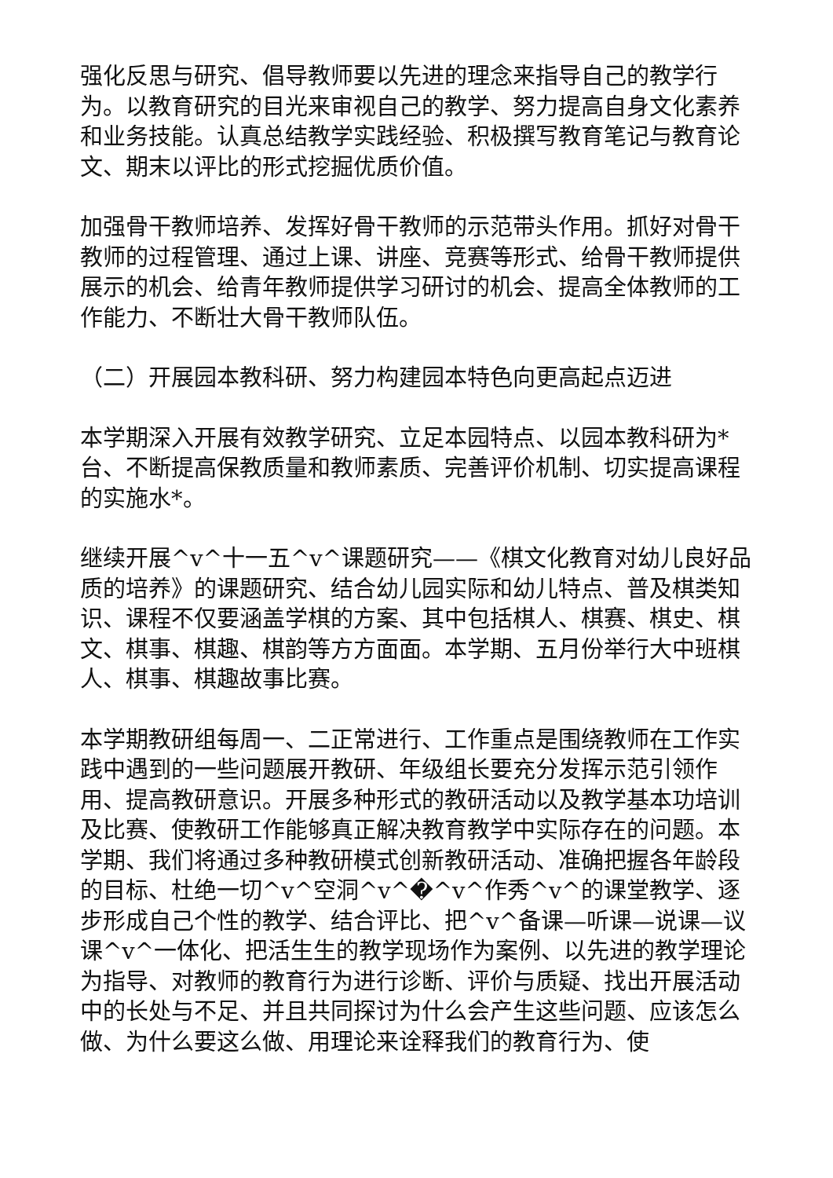强化反思与研究、倡导教师要以先进的理念来指导自己的教学行为。以教育研究的目光来审视自己的教学、努力提高自身文化素养和业务技能。认真总结教学实践经验、积极撰写教育笔记与教育论文、期末以评比的形式挖掘优质价值。
加强骨干教师培养、发挥好骨干教师的示范带头作用。抓好对骨干教师的过程管理、通过上课、讲座、竞赛等形式、给骨干教师提供展示的机会、给青年教师提供学习研讨的机会、提高全体教师的工作能力、不断壮大骨干教师队伍。
（二）开展园本教科研、努力构建园本特色向更高起点迈进
本学期深入开展有效教学研究、立足本园特点、以园本教科研为*台、不断提高保教质量和教师素质、完善评价机制、切实提高课程的实施水*。
继续开展^v^十一五^v^课题研究——《棋文化教育对幼儿良好品质的培养》的课题研究、结合幼儿园实际和幼儿特点、普及棋类知识、课程不仅要涵盖学棋的方案、其中包括棋人、棋赛、棋史、棋文、棋事、棋趣、棋韵等方方面面。本学期、五月份举行大中班棋人、棋事、棋趣故事比赛。
本学期教研组每周一、二正常进行、工作重点是围绕教师在工作实践中遇到的一些问题展开教研、年级组长要充分发挥示范引领作用、提高教研意识。开展多种形式的教研活动以及教学基本功培训及比赛、使教研工作能够真正解决教育教学中实际存在的问题。本学期、我们将通过多种教研模式创新教研活动、准确把握各年龄段的目标、杜绝一切^v^空洞^v^�^v^作秀^v^的课堂教学、逐步形成自己个性的教学、结合评比、把^v^备课—听课—说课—议课^v^一体化、把活生生的教学现场作为案例、以先进的教学理论为指导、对教师的教育行为进行诊断、评价与质疑、找出开展活动中的长处与不足、并且共同探讨为什么会产生这些问题、应该怎么做、为什么要这么做、用理论来诠释我们的教育行为、使